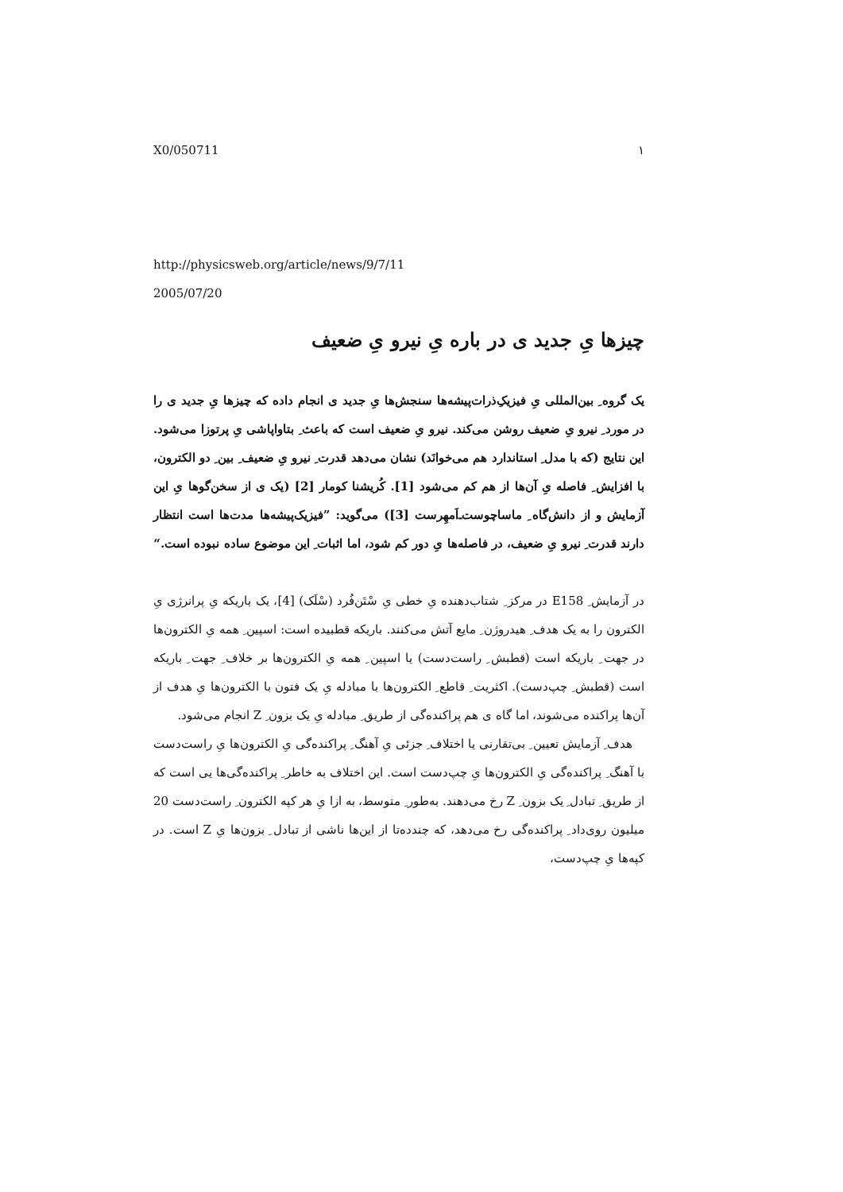X0/050711 ١
http://physicsweb.org/article/news/9/7/11
2005/07/20
چیزها یِ جدید ی در باره یِ نیرو یِ ضعیف
یک گروه ِ بین‌المللی یِ فیزیک‌ِذرات‌پیشه‌ها سنجش‌ها یِ جدید ی انجام داده که چیزها یِ جدید ی را در مورد ِ نیرو یِ ضعیف روشن می‌کند. نیرو یِ ضعیف است که باعث ِ بتاواپاشی یِ پرتوزا می‌شود. این نتایج (که با مدل ِ استاندارد هم می‌خوانَد) نشان می‌دهد قدرت ِ نیرو یِ ضعیف ِ بین ِ دو الکترون، با افزایش ِ فاصله یِ آن‌ها از هم کم می‌شود [1]. کُریشنا کومار [2] (یک ی از سخن‌گوها یِ این آزمایش و از دانش‌گاه ِ ماساچوست‌ـ‌اَمهِرست [3]) می‌گوید: ”فیزیک‌پیشه‌ها مدت‌ها است انتظار دارند قدرت ِ نیرو یِ ضعیف، در فاصله‌ها یِ دور کم شود، اما اثبات ِ این موضوع ساده نبوده است.“
در آزمایش ِ E158 در مرکز ِ شتاب‌دهنده یِ خطی یِ سْتَن‌فُرد (سْلَک) [4]، یک باریکه یِ پرانرژی یِ الکترون را به یک هدف ِ هیدروژن ِ مایع آتش می‌کنند. باریکه قطبیده است: اسپین ِ همه یِ الکترون‌ها در جهت ِ باریکه است (قطبش ِ راست‌دست) یا اسپین ِ همه یِ الکترون‌ها بر خلاف ِ جهت ِ باریکه است (قطبش ِ چپ‌دست). اکثریت ِ قاطع ِ الکترون‌ها با مبادله یِ یک فتون با الکترون‌ها یِ هدف از آن‌ها پراکنده می‌شوند، اما گاه ی هم پراکنده‌گی از طریق ِ مبادله یِ یک بزون ِ Z انجام می‌شود.
 هدف ِ آزمایش تعیین ِ بی‌تقارنی یا اختلاف ِ جزئی یِ آهنگ ِ پراکنده‌گی یِ الکترون‌ها یِ راست‌دست با آهنگ ِ پراکنده‌گی یِ الکترون‌ها یِ چپ‌دست است. این اختلاف به خاطر ِ پراکنده‌گی‌ها یی است که از طریق ِ تبادل ِ یک بزون ِ Z رخ می‌دهند. به‌طور ِ متوسط، به ازا یِ هر کپه الکترون ِ راست‌دست 20 میلیون روی‌داد ِ پراکنده‌گی رخ می‌دهد، که چندده‌تا از این‌ها ناشی از تبادل ِ بزون‌ها یِ Z است. در کپه‌ها یِ چپ‌دست،